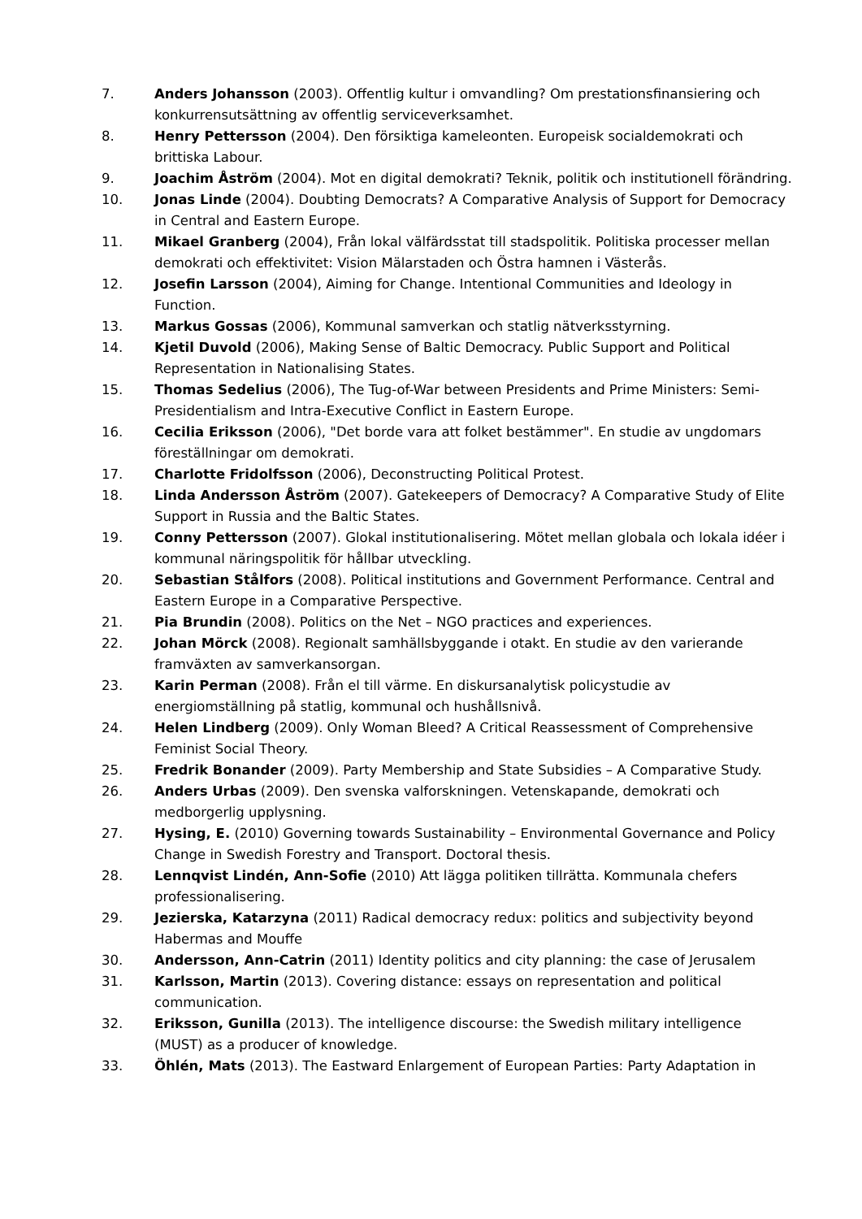7. Anders Johansson (2003). Offentlig kultur i omvandling? Om prestationsfinansiering och konkurrensutsättning av offentlig serviceverksamhet.
8. Henry Pettersson (2004). Den försiktiga kameleonten. Europeisk socialdemokrati och brittiska Labour.
9. Joachim Åström (2004). Mot en digital demokrati? Teknik, politik och institutionell förändring.
10. Jonas Linde (2004). Doubting Democrats? A Comparative Analysis of Support for Democracy in Central and Eastern Europe.
11. Mikael Granberg (2004), Från lokal välfärdsstat till stadspolitik. Politiska processer mellan demokrati och effektivitet: Vision Mälarstaden och Östra hamnen i Västerås.
12. Josefin Larsson (2004), Aiming for Change. Intentional Communities and Ideology in Function.
13. Markus Gossas (2006), Kommunal samverkan och statlig nätverksstyrning.
14. Kjetil Duvold (2006), Making Sense of Baltic Democracy. Public Support and Political Representation in Nationalising States.
15. Thomas Sedelius (2006), The Tug-of-War between Presidents and Prime Ministers: Semi-Presidentialism and Intra-Executive Conflict in Eastern Europe.
16. Cecilia Eriksson (2006), "Det borde vara att folket bestämmer". En studie av ungdomars föreställningar om demokrati.
17. Charlotte Fridolfsson (2006), Deconstructing Political Protest.
18. Linda Andersson Åström (2007). Gatekeepers of Democracy? A Comparative Study of Elite Support in Russia and the Baltic States.
19. Conny Pettersson (2007). Glokal institutionalisering. Mötet mellan globala och lokala idéer i kommunal näringspolitik för hållbar utveckling.
20. Sebastian Stålfors (2008). Political institutions and Government Performance. Central and Eastern Europe in a Comparative Perspective.
21. Pia Brundin (2008). Politics on the Net – NGO practices and experiences.
22. Johan Mörck (2008). Regionalt samhällsbyggande i otakt. En studie av den varierande framväxten av samverkansorgan.
23. Karin Perman (2008). Från el till värme. En diskursanalytisk policystudie av energiomställning på statlig, kommunal och hushållsnivå.
24. Helen Lindberg (2009). Only Woman Bleed? A Critical Reassessment of Comprehensive Feminist Social Theory.
25. Fredrik Bonander (2009). Party Membership and State Subsidies – A Comparative Study.
26. Anders Urbas (2009). Den svenska valforskningen. Vetenskapande, demokrati och medborgerlig upplysning.
27. Hysing, E. (2010) Governing towards Sustainability – Environmental Governance and Policy Change in Swedish Forestry and Transport. Doctoral thesis.
28. Lennqvist Lindén, Ann-Sofie (2010) Att lägga politiken tillrätta. Kommunala chefers professionalisering.
29. Jezierska, Katarzyna (2011) Radical democracy redux: politics and subjectivity beyond Habermas and Mouffe
30. Andersson, Ann-Catrin (2011) Identity politics and city planning: the case of Jerusalem
31. Karlsson, Martin (2013). Covering distance: essays on representation and political communication.
32. Eriksson, Gunilla (2013). The intelligence discourse: the Swedish military intelligence (MUST) as a producer of knowledge.
33. Öhlén, Mats (2013). The Eastward Enlargement of European Parties: Party Adaptation in